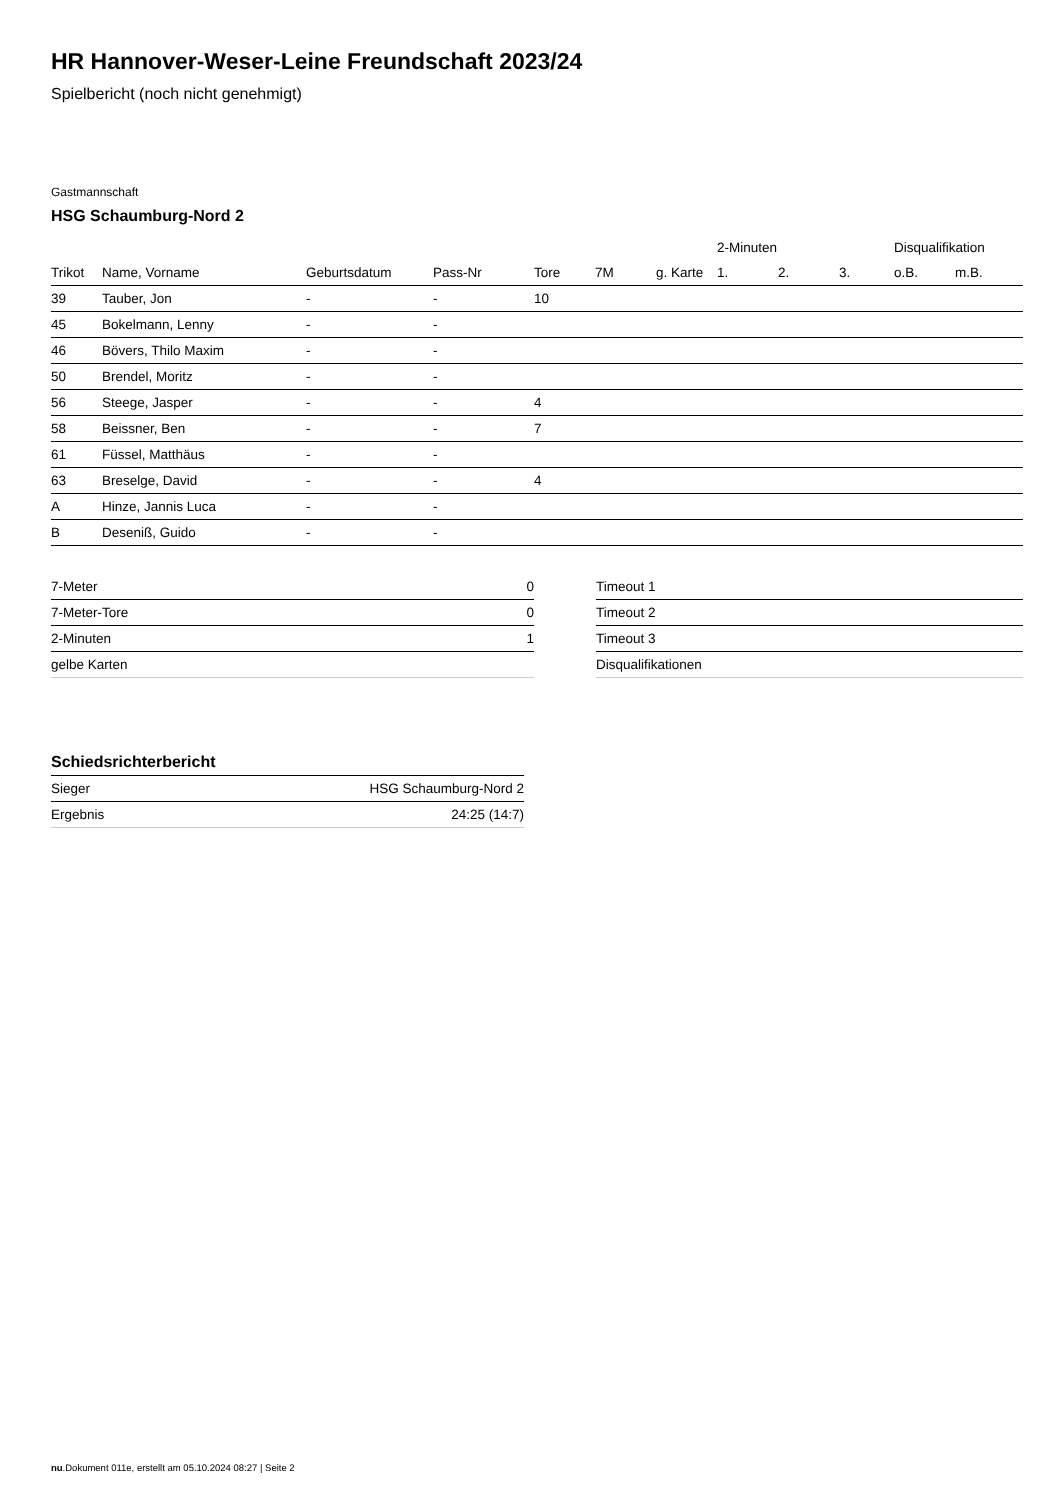HR Hannover-Weser-Leine Freundschaft 2023/24
Spielbericht (noch nicht genehmigt)
Gastmannschaft
HSG Schaumburg-Nord 2
| | | | | | | | 2-Minuten | | | Disqualifikation | |
| --- | --- | --- | --- | --- | --- | --- | --- | --- | --- | --- | --- |
| Trikot | Name, Vorname | Geburtsdatum | Pass-Nr | Tore | 7M | g. Karte | 1. | 2. | 3. | o.B. | m.B. |
| 39 | Tauber, Jon | - | - | 10 | | | | | | | |
| 45 | Bokelmann, Lenny | - | - | | | | | | | | |
| 46 | Bövers, Thilo Maxim | - | - | | | | | | | | |
| 50 | Brendel, Moritz | - | - | | | | | | | | |
| 56 | Steege, Jasper | - | - | 4 | | | | | | | |
| 58 | Beissner, Ben | - | - | 7 | | | | | | | |
| 61 | Füssel, Matthäus | - | - | | | | | | | | |
| 63 | Breselge, David | - | - | 4 | | | | | | | |
| A | Hinze, Jannis Luca | - | - | | | | | | | | |
| B | Deseniß, Guido | - | - | | | | | | | | |
| 7-Meter | 0 |
| 7-Meter-Tore | 0 |
| 2-Minuten | 1 |
| gelbe Karten | |
| Timeout 1 |
| Timeout 2 |
| Timeout 3 |
| Disqualifikationen |
Schiedsrichterbericht
| Sieger | HSG Schaumburg-Nord 2 |
| Ergebnis | 24:25 (14:7) |
nu.Dokument 011e, erstellt am 05.10.2024 08:27 | Seite 2